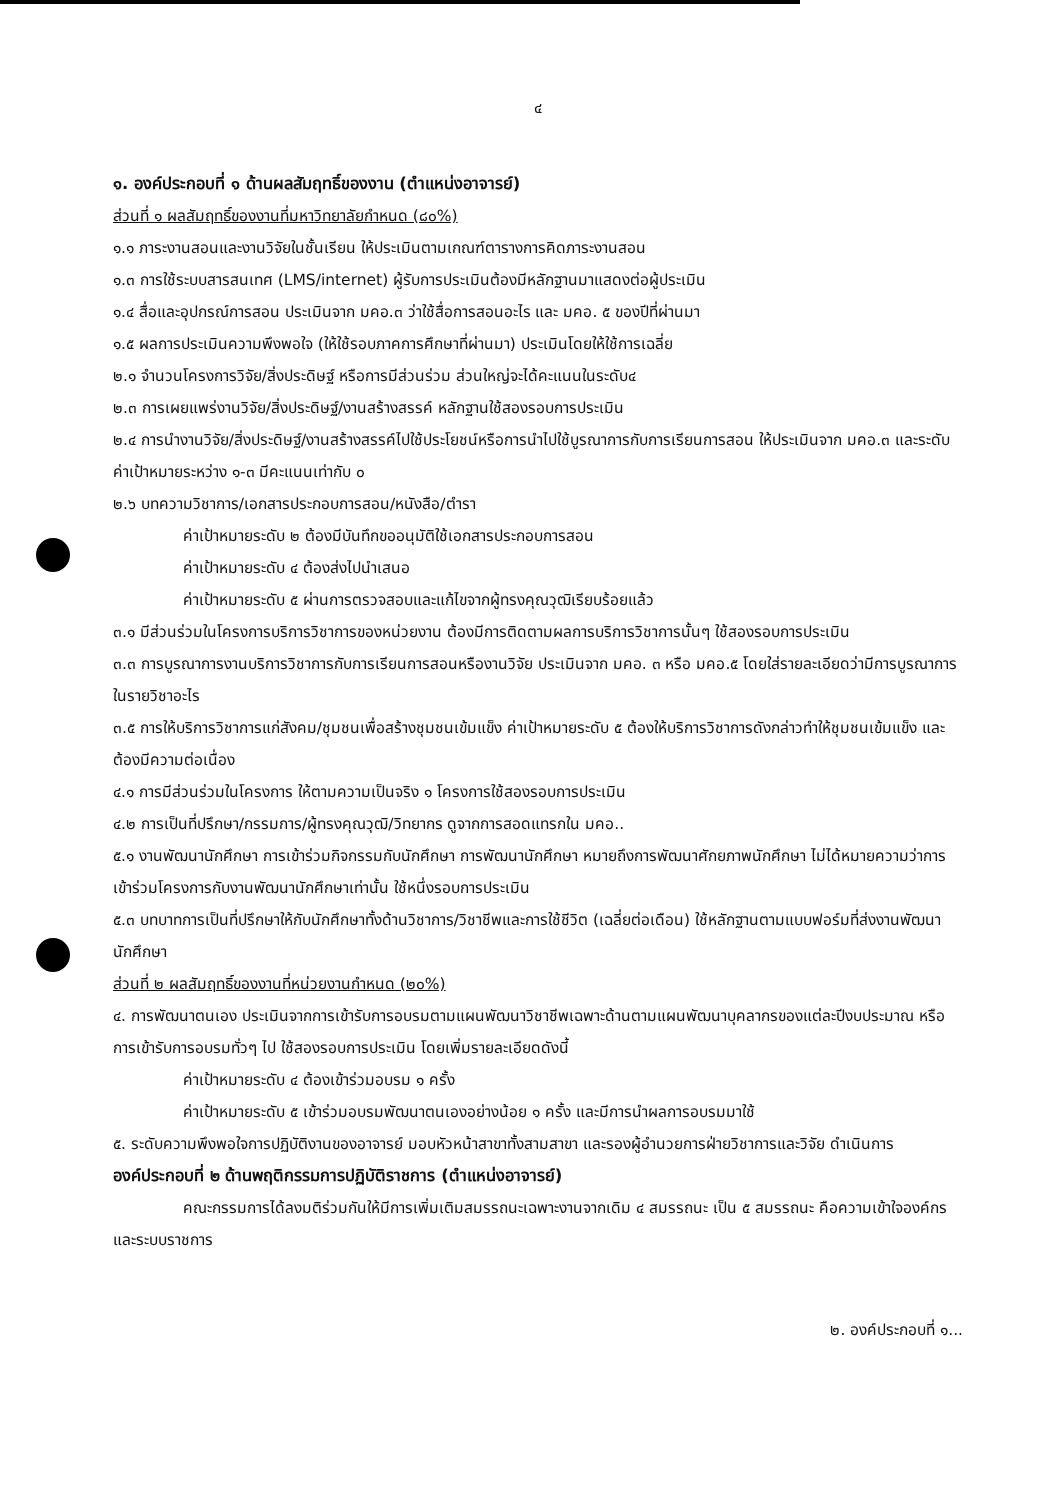๔
๑. องค์ประกอบที่ ๑ ด้านผลสัมฤทธิ์ของงาน (ตำแหน่งอาจารย์)
ส่วนที่ ๑ ผลสัมฤทธิ์ของงานที่มหาวิทยาลัยกำหนด (๘๐%)
๑.๑ ภาระงานสอนและงานวิจัยในชั้นเรียน ให้ประเมินตามเกณฑ์ตารางการคิดภาระงานสอน
๑.๓ การใช้ระบบสารสนเทศ (LMS/internet) ผู้รับการประเมินต้องมีหลักฐานมาแสดงต่อผู้ประเมิน
๑.๔ สื่อและอุปกรณ์การสอน ประเมินจาก มคอ.๓ ว่าใช้สื่อการสอนอะไร และ มคอ. ๕ ของปีที่ผ่านมา
๑.๕ ผลการประเมินความพึงพอใจ (ให้ใช้รอบภาคการศึกษาที่ผ่านมา) ประเมินโดยให้ใช้การเฉลี่ย
๒.๑ จำนวนโครงการวิจัย/สิ่งประดิษฐ์ หรือการมีส่วนร่วม ส่วนใหญ่จะได้คะแนนในระดับ๔
๒.๓ การเผยแพร่งานวิจัย/สิ่งประดิษฐ์/งานสร้างสรรค์ หลักฐานใช้สองรอบการประเมิน
๒.๔ การนำงานวิจัย/สิ่งประดิษฐ์/งานสร้างสรรค์ไปใช้ประโยชน์หรือการนำไปใช้บูรณาการกับการเรียนการสอน ให้ประเมินจาก มคอ.๓ และระดับค่าเป้าหมายระหว่าง ๑-๓ มีคะแนนเท่ากับ ๐
๒.๖ บทความวิชาการ/เอกสารประกอบการสอน/หนังสือ/ตำรา
ค่าเป้าหมายระดับ ๒ ต้องมีบันทึกขออนุมัติใช้เอกสารประกอบการสอน
ค่าเป้าหมายระดับ ๔ ต้องส่งไปนำเสนอ
ค่าเป้าหมายระดับ ๕ ผ่านการตรวจสอบและแก้ไขจากผู้ทรงคุณวุฒิเรียบร้อยแล้ว
๓.๑ มีส่วนร่วมในโครงการบริการวิชาการของหน่วยงาน ต้องมีการติดตามผลการบริการวิชาการนั้นๆ ใช้สองรอบการประเมิน
๓.๓ การบูรณาการงานบริการวิชาการกับการเรียนการสอนหรืองานวิจัย ประเมินจาก มคอ. ๓ หรือ มคอ.๕ โดยใส่รายละเอียดว่ามีการบูรณาการในรายวิชาอะไร
๓.๕ การให้บริการวิชาการแก่สังคม/ชุมชนเพื่อสร้างชุมชนเข้มแข็ง ค่าเป้าหมายระดับ ๕ ต้องให้บริการวิชาการดังกล่าวทำให้ชุมชนเข้มแข็ง และต้องมีความต่อเนื่อง
๔.๑ การมีส่วนร่วมในโครงการ ให้ตามความเป็นจริง ๑ โครงการใช้สองรอบการประเมิน
๔.๒ การเป็นที่ปรึกษา/กรรมการ/ผู้ทรงคุณวุฒิ/วิทยากร ดูจากการสอดแทรกใน มคอ..
๕.๑ งานพัฒนานักศึกษา การเข้าร่วมกิจกรรมกับนักศึกษา การพัฒนานักศึกษา หมายถึงการพัฒนาศักยภาพนักศึกษา ไม่ได้หมายความว่าการเข้าร่วมโครงการกับงานพัฒนานักศึกษาเท่านั้น ใช้หนึ่งรอบการประเมิน
๕.๓ บทบาทการเป็นที่ปรึกษาให้กับนักศึกษาทั้งด้านวิชาการ/วิชาชีพและการใช้ชีวิต (เฉลี่ยต่อเดือน) ใช้หลักฐานตามแบบฟอร์มที่ส่งงานพัฒนานักศึกษา
ส่วนที่ ๒ ผลสัมฤทธิ์ของงานที่หน่วยงานกำหนด (๒๐%)
๔. การพัฒนาตนเอง ประเมินจากการเข้ารับการอบรมตามแผนพัฒนาวิชาชีพเฉพาะด้านตามแผนพัฒนาบุคลากรของแต่ละปีงบประมาณ หรือ การเข้ารับการอบรมทั่วๆ ไป ใช้สองรอบการประเมิน โดยเพิ่มรายละเอียดดังนี้
ค่าเป้าหมายระดับ ๔ ต้องเข้าร่วมอบรม ๑ ครั้ง
ค่าเป้าหมายระดับ ๕ เข้าร่วมอบรมพัฒนาตนเองอย่างน้อย ๑ ครั้ง และมีการนำผลการอบรมมาใช้
๕. ระดับความพึงพอใจการปฏิบัติงานของอาจารย์ มอบหัวหน้าสาขาทั้งสามสาขา และรองผู้อำนวยการฝ่ายวิชาการและวิจัย ดำเนินการ
องค์ประกอบที่ ๒ ด้านพฤติกรรมการปฏิบัติราชการ (ตำแหน่งอาจารย์)
คณะกรรมการได้ลงมติร่วมกันให้มีการเพิ่มเติมสมรรถนะเฉพาะงานจากเดิม ๔ สมรรถนะ เป็น ๕ สมรรถนะ คือความเข้าใจองค์กรและระบบราชการ
๒. องค์ประกอบที่ ๑...